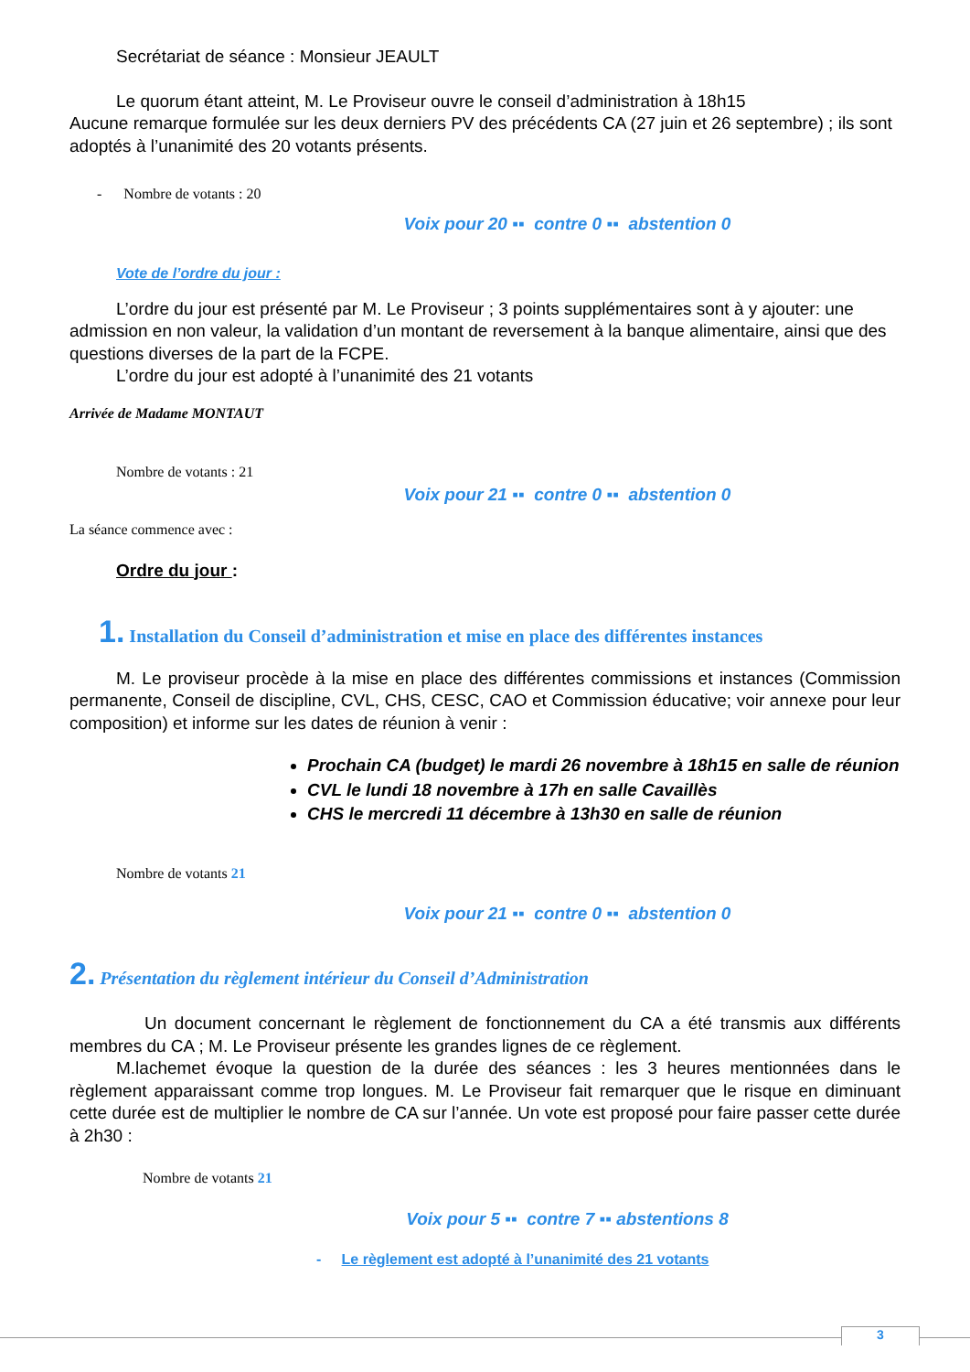Secrétariat de séance : Monsieur JEAULT
Le quorum étant atteint, M. Le Proviseur ouvre le conseil d’administration à 18h15
Aucune remarque formulée sur les deux derniers PV des précédents CA (27 juin et 26 septembre) ; ils sont adoptés à l’unanimité des 20 votants présents.
- Nombre de votants : 20
Voix pour 20 ▪▪ contre 0 ▪▪ abstention 0
Vote de l’ordre du jour :
L’ordre du jour est présenté par M. Le Proviseur ; 3 points supplémentaires sont à y ajouter: une admission en non valeur, la validation d’un montant de reversement à la banque alimentaire, ainsi que des questions diverses de la part de la FCPE.
L’ordre du jour est adopté à l’unanimité des 21 votants
Arrivée de Madame MONTAUT
Nombre de votants : 21
Voix pour 21 ▪▪ contre 0 ▪▪ abstention 0
La séance commence avec :
Ordre du jour :
1. Installation du Conseil d’administration et mise en place des différentes instances
M. Le proviseur procède à la mise en place des différentes commissions et instances (Commission permanente, Conseil de discipline, CVL, CHS, CESC, CAO et Commission éducative; voir annexe pour leur composition) et informe sur les dates de réunion à venir :
Prochain CA (budget) le mardi 26 novembre à 18h15 en salle de réunion
CVL le lundi 18 novembre à 17h en salle Cavaillès
CHS le mercredi 11 décembre à 13h30 en salle de réunion
Nombre de votants 21
Voix pour 21 ▪▪ contre 0 ▪▪ abstention 0
2. Présentation du règlement intérieur du Conseil d’Administration
Un document concernant le règlement de fonctionnement du CA a été transmis aux différents membres du CA ; M. Le Proviseur présente les grandes lignes de ce règlement.
M.lachemet évoque la question de la durée des séances : les 3 heures mentionnées dans le règlement apparaissant comme trop longues. M. Le Proviseur fait remarquer que le risque en diminuant cette durée est de multiplier le nombre de CA sur l’année. Un vote est proposé pour faire passer cette durée à 2h30 :
Nombre de votants 21
Voix pour 5 ▪▪ contre 7 ▪▪ abstentions 8
- Le règlement est adopté à l’unanimité des 21 votants
3